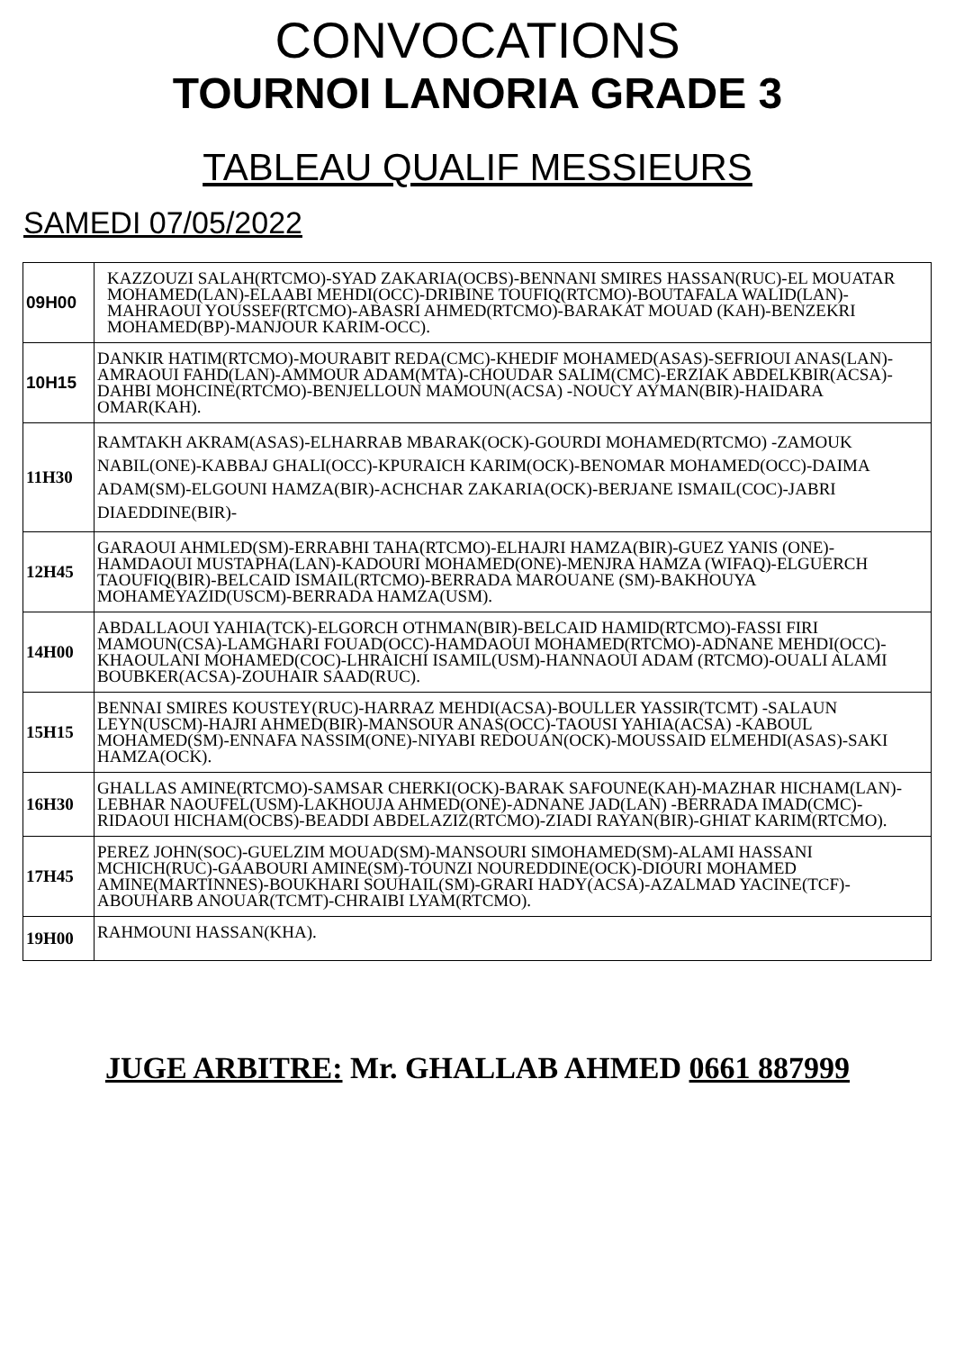CONVOCATIONS
TOURNOI LANORIA GRADE 3
TABLEAU QUALIF MESSIEURS
SAMEDI 07/05/2022
| 09H00 | KAZZOUZI SALAH(RTCMO)-SYAD ZAKARIA(OCBS)-BENNANI SMIRES HASSAN(RUC)-EL MOUATAR MOHAMED(LAN)-ELAABI MEHDI(OCC)-DRIBINE TOUFIQ(RTCMO)-BOUTAFALA WALID(LAN)-MAHRAOUI YOUSSEF(RTCMO)-ABASRI AHMED(RTCMO)-BARAKAT MOUAD (KAH)-BENZEKRI MOHAMED(BP)-MANJOUR KARIM-OCC). |
| 10H15 | DANKIR HATIM(RTCMO)-MOURABIT REDA(CMC)-KHEDIF MOHAMED(ASAS)-SEFRIOUI ANAS(LAN)-AMRAOUI FAHD(LAN)-AMMOUR ADAM(MTA)-CHOUDAR SALIM(CMC)-ERZIAK ABDELKBIR(ACSA)-DAHBI MOHCINE(RTCMO)-BENJELLOUN MAMOUN(ACSA) -NOUCY AYMAN(BIR)-HAIDARA OMAR(KAH). |
| 11H30 | RAMTAKH AKRAM(ASAS)-ELHARRAB MBARAK(OCK)-GOURDI MOHAMED(RTCMO) -ZAMOUK NABIL(ONE)-KABBAJ GHALI(OCC)-KPURAICH KARIM(OCK)-BENOMAR MOHAMED(OCC)-DAIMA ADAM(SM)-ELGOUNI HAMZA(BIR)-ACHCHAR ZAKARIA(OCK)-BERJANE ISMAIL(COC)-JABRI DIAEDDINE(BIR)- |
| 12H45 | GARAOUI AHMLED(SM)-ERRABHI TAHA(RTCMO)-ELHAJRI HAMZA(BIR)-GUEZ YANIS (ONE)-HAMDAOUI MUSTAPHA(LAN)-KADOURI MOHAMED(ONE)-MENJRA HAMZA (WIFAQ)-ELGUERCH TAOUFIQ(BIR)-BELCAID ISMAIL(RTCMO)-BERRADA MAROUANE (SM)-BAKHOUYA MOHAMEYAZID(USCM)-BERRADA HAMZA(USM). |
| 14H00 | ABDALLAOUI YAHIA(TCK)-ELGORCH OTHMAN(BIR)-BELCAID HAMID(RTCMO)-FASSI FIRI MAMOUN(CSA)-LAMGHARI FOUAD(OCC)-HAMDAOUI MOHAMED(RTCMO)-ADNANE MEHDI(OCC)-KHAOULANI MOHAMED(COC)-LHRAICHI ISAMIL(USM)-HANNAOUI ADAM (RTCMO)-OUALI ALAMI BOUBKER(ACSA)-ZOUHAIR SAAD(RUC). |
| 15H15 | BENNAI SMIRES KOUSTEY(RUC)-HARRAZ MEHDI(ACSA)-BOULLER YASSIR(TCMT) -SALAUN LEYN(USCM)-HAJRI AHMED(BIR)-MANSOUR ANAS(OCC)-TAOUSI YAHIA(ACSA) -KABOUL MOHAMED(SM)-ENNAFA NASSIM(ONE)-NIYABI REDOUAN(OCK)-MOUSSAID ELMEHDI(ASAS)-SAKI HAMZA(OCK). |
| 16H30 | GHALLAS AMINE(RTCMO)-SAMSAR CHERKI(OCK)-BARAK SAFOUNE(KAH)-MAZHAR HICHAM(LAN)-LEBHAR NAOUFEL(USM)-LAKHOUJA AHMED(ONE)-ADNANE JAD(LAN) -BERRADA IMAD(CMC)-RIDAOUI HICHAM(OCBS)-BEADDI ABDELAZIZ(RTCMO)-ZIADI RAYAN(BIR)-GHIAT KARIM(RTCMO). |
| 17H45 | PEREZ JOHN(SOC)-GUELZIM MOUAD(SM)-MANSOURI SIMOHAMED(SM)-ALAMI HASSANI MCHICH(RUC)-GAABOURI AMINE(SM)-TOUNZI NOUREDDINE(OCK)-DIOURI MOHAMED AMINE(MARTINNES)-BOUKHARI SOUHAIL(SM)-GRARI HADY(ACSA)-AZALMAD YACINE(TCF)-ABOUHARB ANOUAR(TCMT)-CHRAIBI LYAM(RTCMO). |
| 19H00 | RAHMOUNI HASSAN(KHA). |
JUGE ARBITRE: Mr. GHALLAB AHMED 0661 887999